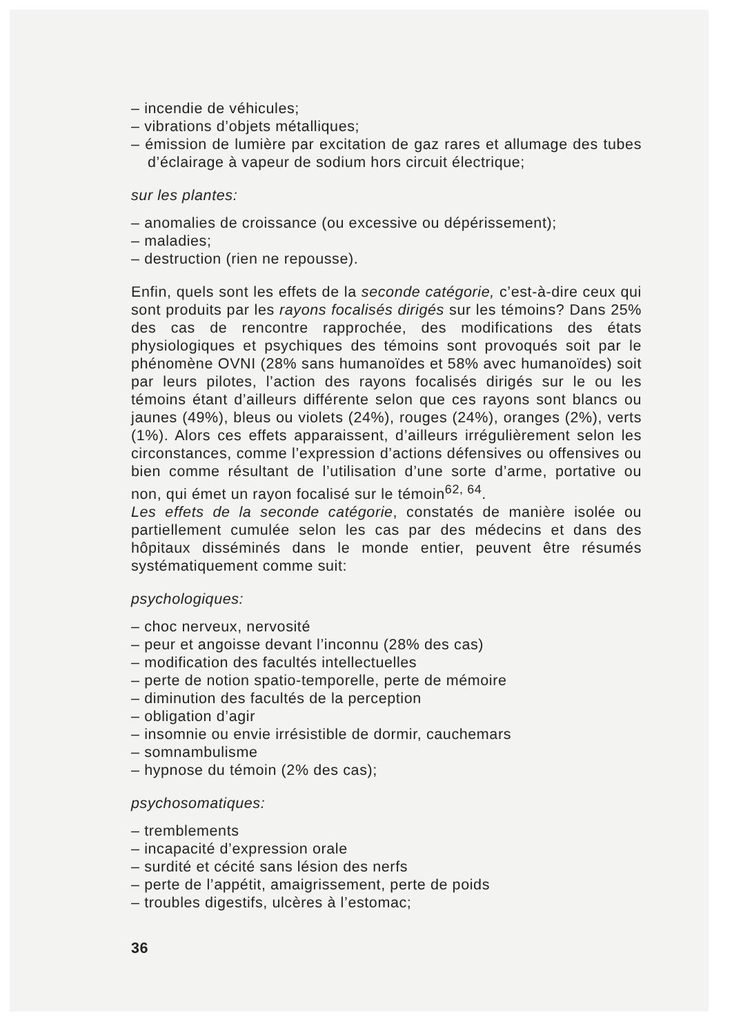– incendie de véhicules;
– vibrations d’objets métalliques;
– émission de lumière par excitation de gaz rares et allumage des tubes d’éclairage à vapeur de sodium hors circuit électrique;
sur les plantes:
– anomalies de croissance (ou excessive ou dépérissement);
– maladies;
– destruction (rien ne repousse).
Enfin, quels sont les effets de la seconde catégorie, c’est-à-dire ceux qui sont produits par les rayons focalisés dirigés sur les témoins? Dans 25% des cas de rencontre rapprochée, des modifications des états physiologiques et psychiques des témoins sont provoqués soit par le phénomène OVNI (28% sans humanoïdes et 58% avec humanoïdes) soit par leurs pilotes, l’action des rayons focalisés dirigés sur le ou les témoins étant d’ailleurs différente selon que ces rayons sont blancs ou jaunes (49%), bleus ou violets (24%), rouges (24%), oranges (2%), verts (1%). Alors ces effets apparaissent, d’ailleurs irrégulièrement selon les circonstances, comme l’expression d’actions défensives ou offensives ou bien comme résultant de l’utilisation d’une sorte d’arme, portative ou non, qui émet un rayon focalisé sur le témoin<sup>62, 64</sup>.
Les effets de la seconde catégorie, constatés de manière isolée ou partiellement cumulée selon les cas par des médecins et dans des hôpitaux disséminés dans le monde entier, peuvent être résumés systématiquement comme suit:
psychologiques:
– choc nerveux, nervosité
– peur et angoisse devant l’inconnu (28% des cas)
– modification des facultés intellectuelles
– perte de notion spatio-temporelle, perte de mémoire
– diminution des facultés de la perception
– obligation d’agir
– insomnie ou envie irrésistible de dormir, cauchemars
– somnambulisme
– hypnose du témoin (2% des cas);
psychosomatiques:
– tremblements
– incapacité d’expression orale
– surdité et cécité sans lésion des nerfs
– perte de l’appétit, amaigrissement, perte de poids
– troubles digestifs, ulcères à l’estomac;
36